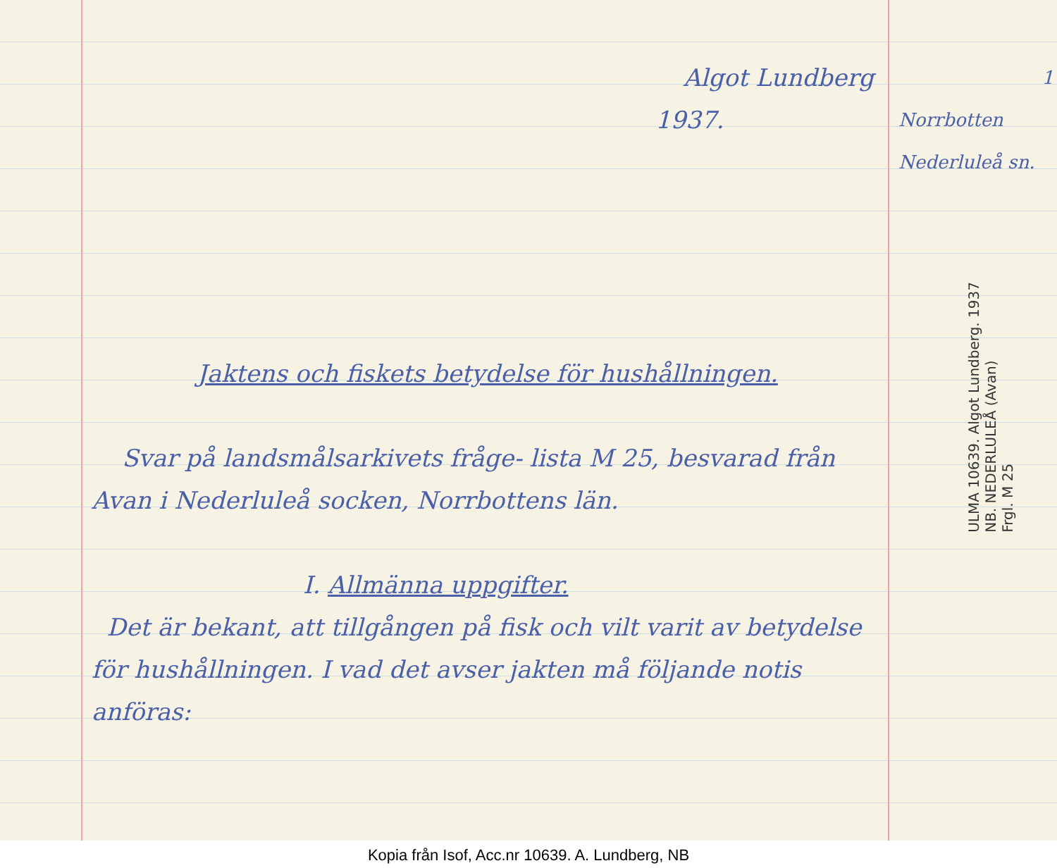Algot Lundberg
1937.
Jaktens och fiskets betydelse för hushållningen.
Svar på landsmålsarkivets fråge- lista M 25, besvarad från Avan i Nederluleå socken, Norrbottens län.
I. Allmänna uppgifter.
Det är bekant, att tillgången på fisk och vilt varit av betydelse för hushållningen. I vad det avser jakten må följande notis anföras:
1
Norrbotten
Nederluleå sn.
ULMA 10639. Algot Lundberg. 1937
NB. NEDERLULEÅ (Avan)
Frgl. M 25
Kopia från Isof, Acc.nr 10639. A. Lundberg, NB